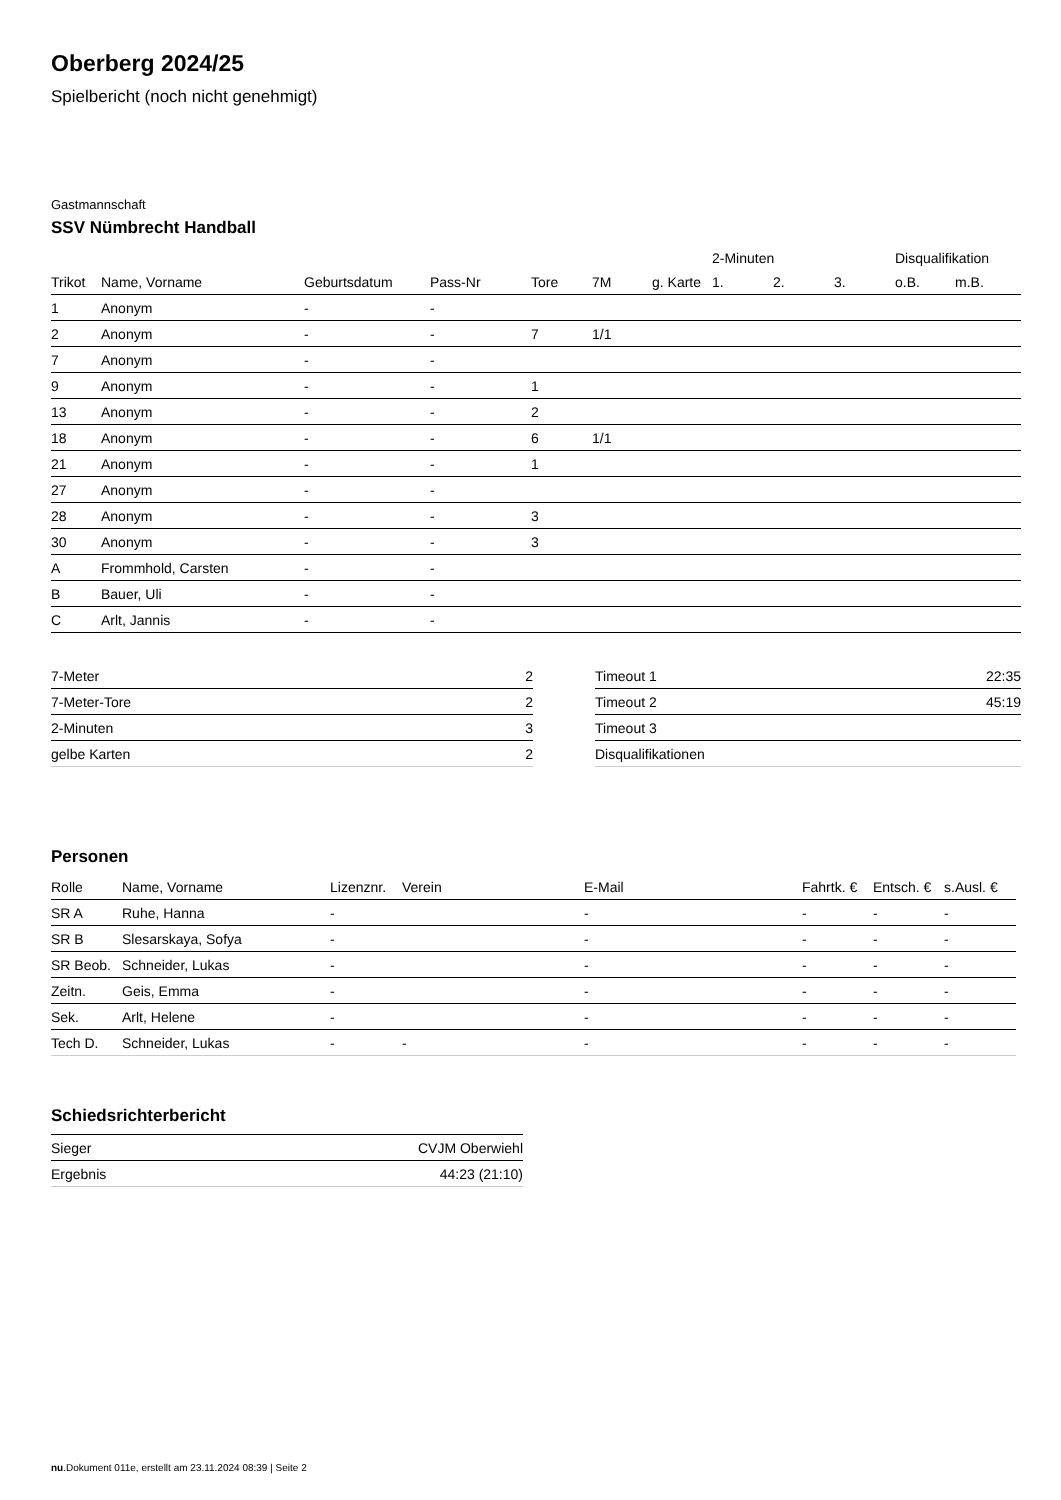Oberberg 2024/25
Spielbericht (noch nicht genehmigt)
Gastmannschaft
SSV Nümbrecht Handball
| | | | | | | | 2-Minuten | | | Disqualifikation | |
| --- | --- | --- | --- | --- | --- | --- | --- | --- | --- | --- | --- |
| Trikot | Name, Vorname | Geburtsdatum | Pass-Nr | Tore | 7M | g. Karte | 1. | 2. | 3. | o.B. | m.B. |
| 1 | Anonym | - | - | | | | | | | | |
| 2 | Anonym | - | - | 7 | 1/1 | | | | | | |
| 7 | Anonym | - | - | | | | | | | | |
| 9 | Anonym | - | - | 1 | | | | | | | |
| 13 | Anonym | - | - | 2 | | | | | | | |
| 18 | Anonym | - | - | 6 | 1/1 | | | | | | |
| 21 | Anonym | - | - | 1 | | | | | | | |
| 27 | Anonym | - | - | | | | | | | | |
| 28 | Anonym | - | - | 3 | | | | | | | |
| 30 | Anonym | - | - | 3 | | | | | | | |
| A | Frommhold, Carsten | - | - | | | | | | | | |
| B | Bauer, Uli | - | - | | | | | | | | |
| C | Arlt, Jannis | - | - | | | | | | | | |
| 7-Meter | 2 |
| 7-Meter-Tore | 2 |
| 2-Minuten | 3 |
| gelbe Karten | 2 |
| Timeout 1 | 22:35 |
| Timeout 2 | 45:19 |
| Timeout 3 | |
| Disqualifikationen | |
Personen
| Rolle | Name, Vorname | Lizenznr. | Verein | E-Mail | Fahrtk. € | Entsch. € | s.Ausl. € |
| --- | --- | --- | --- | --- | --- | --- | --- |
| SR A | Ruhe, Hanna | - | | - | - | - | - |
| SR B | Slesarskaya, Sofya | - | | - | - | - | - |
| SR Beob. | Schneider, Lukas | - | | - | - | - | - |
| Zeitn. | Geis, Emma | - | | - | - | - | - |
| Sek. | Arlt, Helene | - | | - | - | - | - |
| Tech D. | Schneider, Lukas | - | - | - | - | - | - |
Schiedsrichterbericht
| Sieger | CVJM Oberwiehl |
| Ergebnis | 44:23 (21:10) |
nu.Dokument 011e, erstellt am 23.11.2024 08:39 | Seite 2